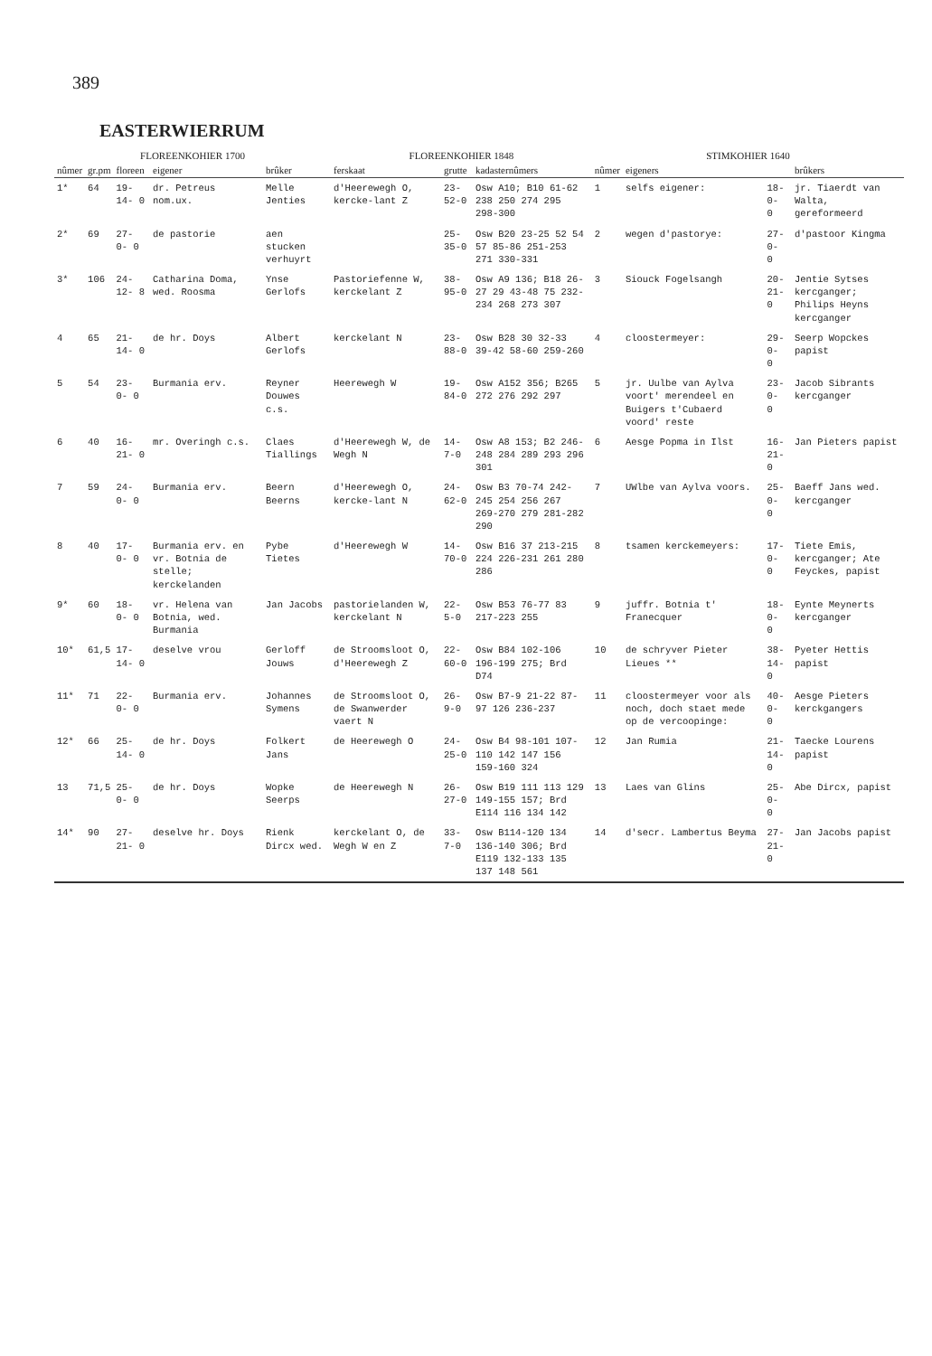389
EASTERWIERRUM
| FLOREENKOHIER 1700 | | | | | FLOREENKOHIER 1848 | | | STIMKOHIER 1640 | | | |
| --- | --- | --- | --- | --- | --- | --- | --- | --- | --- | --- | --- |
| nûmer | gr.pm | floreen | eigener | brûker | ferskaat | grutte | kadasternûmers | nûmer | eigeners | | brûkers |
| 1* | 64 | 19-14- 0 | dr. Petreus nom.ux. | Melle Jenties | d'Heerewegh O, kercke-lant Z | 23-52-0 | Osw A10; B10 61-62 238 250 274 295 298-300 | 1 | selfs eigener: | 18- 0- 0 | jr. Tiaerdt van Walta, gereformeerd |
| 2* | 69 | 27- 0- 0 | de pastorie | aen stucken verhuyrt | | 25-35-0 | Osw B20 23-25 52 54 57 85-86 251-253 271 330-331 | 2 | wegen d'pastorye: | 27- 0- 0 | d'pastoor Kingma |
| 3* | 106 | 24-12- 8 | Catharina Doma, wed. Roosma | Ynse Gerlofs | Pastoriefenne W, kerckelant Z | 38-95-0 | Osw A9 136; B18 26-27 29 43-48 75 232-234 268 273 307 | 3 | Siouck Fogelsangh | 20-21- 0 | Jentie Sytses kercganger; Philips Heyns kercganger |
| 4 | 65 | 21-14- 0 | de hr. Doys | Albert Gerlofs | kerckelant N | 23-88-0 | Osw B28 30 32-33 39-42 58-60 259-260 | 4 | cloostermeyer: | 29- 0- 0 | Seerp Wopckes papist |
| 5 | 54 | 23- 0- 0 | Burmania erv. | Reyner Douwes c.s. | Heerewegh W | 19-84-0 | Osw A152 356; B265 272 276 292 297 | 5 | jr. Uulbe van Aylva voort' merendeel en Buigers t'Cubaerd voord' reste | 23- 0- 0 | Jacob Sibrants kercganger |
| 6 | 40 | 16-21- 0 | mr. Overingh c.s. | Claes Tiallings | d'Heerewegh W, de Wegh N | 14-7-0 | Osw A8 153; B2 246-248 284 289 293 296 301 | 6 | Aesge Popma in Ilst | 16-21- 0 | Jan Pieters papist |
| 7 | 59 | 24- 0- 0 | Burmania erv. | Beern Beerns | d'Heerewegh O, kercke-lant N | 24-62-0 | Osw B3 70-74 242-245 254 256 267 269-270 279 281-282 290 | 7 | UWlbe van Aylva voors. | 25- 0- 0 | Baeff Jans wed. kercganger |
| 8 | 40 | 17- 0- 0 | Burmania erv. en vr. Botnia de stelle; kerckelanden | Pybe Tietes | d'Heerewegh W | 14-70-0 | Osw B16 37 213-215 224 226-231 261 280 286 | 8 | tsamen kerckemeyers: | 17- 0- 0 | Tiete Emis, kercganger; Ate Feyckes, papist |
| 9* | 60 | 18- 0- 0 | vr. Helena van Botnia, wed. Burmania | Jan Jacobs | pastorielanden W, kerckelant N | 22- 5-0 | Osw B53 76-77 83 217-223 255 | 9 | juffr. Botnia t' Franecquer | 18- 0- 0 | Eynte Meynerts kercganger |
| 10* | 61,5 | 17-14- 0 | deselve vrou | Gerloff Jouws | de Stroomsloot O, d'Heerewegh Z | 22-60-0 | Osw B84 102-106 196-199 275; Brd D74 | 10 | de schryver Pieter Lieues ** | 38-14- 0 | Pyeter Hettis papist |
| 11* | 71 | 22- 0- 0 | Burmania erv. | Johannes Symens | de Stroomsloot O, de Swanwerder vaert N | 26- 9-0 | Osw B7-9 21-22 87-97 126 236-237 | 11 | cloostermeyer voor als noch, doch staet mede op de vercoopinge: | 40- 0- 0 | Aesge Pieters kerckgangers |
| 12* | 66 | 25-14- 0 | de hr. Doys | Folkert Jans | de Heerewegh O | 24-25-0 | Osw B4 98-101 107-110 142 147 156 159-160 324 | 12 | Jan Rumia | 21-14- 0 | Taecke Lourens papist |
| 13 | 71,5 | 25- 0- 0 | de hr. Doys | Wopke Seerps | de Heerewegh N | 26-27-0 | Osw B19 111 113 129 149-155 157; Brd E114 116 134 142 | 13 | Laes van Glins | 25- 0- 0 | Abe Dircx, papist |
| 14* | 90 | 27-21- 0 | deselve hr. Doys | Rienk Dircx wed. | kerckelant O, de Wegh W en Z | 33- 7-0 | Osw B114-120 134 136-140 306; Brd E119 132-133 135 137 148 561 | 14 | d'secr. Lambertus Beyma | 27-21- 0 | Jan Jacobs papist |